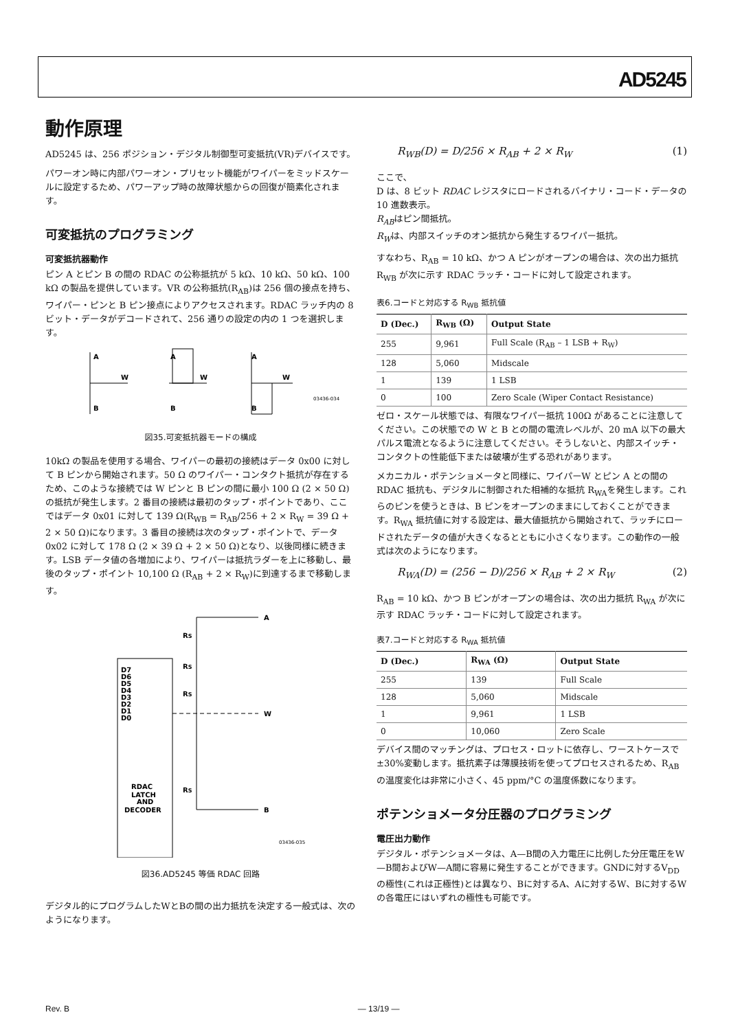AD5245
動作原理
AD5245 は、256 ポジション・デジタル制御型可変抵抗(VR)デバイスです。
パワーオン時に内部パワーオン・プリセット機能がワイパーをミッドスケールに設定するため、パワーアップ時の故障状態からの回復が簡素化されます。
可変抵抗のプログラミング
可変抵抗器動作
ピン A とピン B の間の RDAC の公称抵抗が 5 kΩ、10 kΩ、50 kΩ、100 kΩ の製品を提供しています。VR の公称抵抗(R<sub>AB</sub>)は 256 個の接点を持ち、ワイパー・ピンと B ピン接点によりアクセスされます。RDAC ラッチ内の 8 ビット・データがデコードされて、256 通りの設定の内の 1 つを選択します。
A
W
B
A
W
B
A
W
B
03436-034
図35.可変抵抗器モードの構成
10kΩ の製品を使用する場合、ワイパーの最初の接続はデータ 0x00 に対して B ピンから開始されます。50 Ω のワイパー・コンタクト抵抗が存在するため、このような接続では W ピンと B ピンの間に最小 100 Ω (2 × 50 Ω)の抵抗が発生します。2 番目の接続は最初のタップ・ポイントであり、ここではデータ 0x01 に対して 139 Ω(R<sub>WB</sub> = R<sub>AB</sub>/256 + 2 × R<sub>W</sub> = 39 Ω + 2 × 50 Ω)になります。3 番目の接続は次のタップ・ポイントで、データ 0x02 に対して 178 Ω (2 × 39 Ω + 2 × 50 Ω)となり、以後同様に続きます。LSB データ値の各増加により、ワイパーは抵抗ラダーを上に移動し、最後のタップ・ポイント 10,100 Ω (R<sub>AB</sub> + 2 × R<sub>W</sub>)に到達するまで移動します。
D7
D6
D5
D4
D3
D2
D1
D0
RDAC
LATCH
AND
DECODER
RS
RS
RS
RS
A
W
B
03436-035
図36.AD5245 等価 RDAC 回路
デジタル的にプログラムしたWとBの間の出力抵抗を決定する一般式は、次のようになります。
R<sub>WB</sub>(D) = D/256 × R<sub>AB</sub> + 2 × R<sub>W</sub> (1)
ここで、
D は、8 ビット RDAC レジスタにロードされるバイナリ・コード・データの 10 進数表示。
R<sub>AB</sub>はピン間抵抗。
R<sub>W</sub>は、内部スイッチのオン抵抗から発生するワイパー抵抗。
すなわち、R<sub>AB</sub> = 10 kΩ、かつ A ピンがオープンの場合は、次の出力抵抗 R<sub>WB</sub> が次に示す RDAC ラッチ・コードに対して設定されます。
表6.コードと対応する R<sub>WB</sub> 抵抗値
| D (Dec.) | R<sub>WB</sub> (Ω) | Output State |
| --- | --- | --- |
| 255 | 9,961 | Full Scale (R<sub>AB</sub> – 1 LSB + R<sub>W</sub>) |
| 128 | 5,060 | Midscale |
| 1 | 139 | 1 LSB |
| 0 | 100 | Zero Scale (Wiper Contact Resistance) |
ゼロ・スケール状態では、有限なワイパー抵抗 100Ω があることに注意してください。この状態での W と B との間の電流レベルが、20 mA 以下の最大パルス電流となるように注意してください。そうしないと、内部スイッチ・コンタクトの性能低下または破壊が生ずる恐れがあります。
メカニカル・ポテンショメータと同様に、ワイパーW とピン A との間の RDAC 抵抗も、デジタルに制御された相補的な抵抗 R<sub>WA</sub>を発生します。これらのピンを使うときは、B ピンをオープンのままにしておくことができます。R<sub>WA</sub> 抵抗値に対する設定は、最大値抵抗から開始されて、ラッチにロードされたデータの値が大きくなるとともに小さくなります。この動作の一般式は次のようになります。
R<sub>WA</sub>(D) = (256 − D)/256 × R<sub>AB</sub> + 2 × R<sub>W</sub> (2)
R<sub>AB</sub> = 10 kΩ、かつ B ピンがオープンの場合は、次の出力抵抗 R<sub>WA</sub> が次に示す RDAC ラッチ・コードに対して設定されます。
表7.コードと対応する R<sub>WA</sub> 抵抗値
| D (Dec.) | R<sub>WA</sub> (Ω) | Output State |
| --- | --- | --- |
| 255 | 139 | Full Scale |
| 128 | 5,060 | Midscale |
| 1 | 9,961 | 1 LSB |
| 0 | 10,060 | Zero Scale |
デバイス間のマッチングは、プロセス・ロットに依存し、ワーストケースで±30%変動します。抵抗素子は薄膜技術を使ってプロセスされるため、R<sub>AB</sub> の温度変化は非常に小さく、45 ppm/°C の温度係数になります。
ポテンショメータ分圧器のプログラミング
電圧出力動作
デジタル・ポテンショメータは、A—B間の入力電圧に比例した分圧電圧をW—B間およびW—A間に容易に発生することができます。GNDに対するV<sub>DD</sub>の極性(これは正極性)とは異なり、Bに対するA、Aに対するW、Bに対するWの各電圧にはいずれの極性も可能です。
Rev. B — 13/19 —